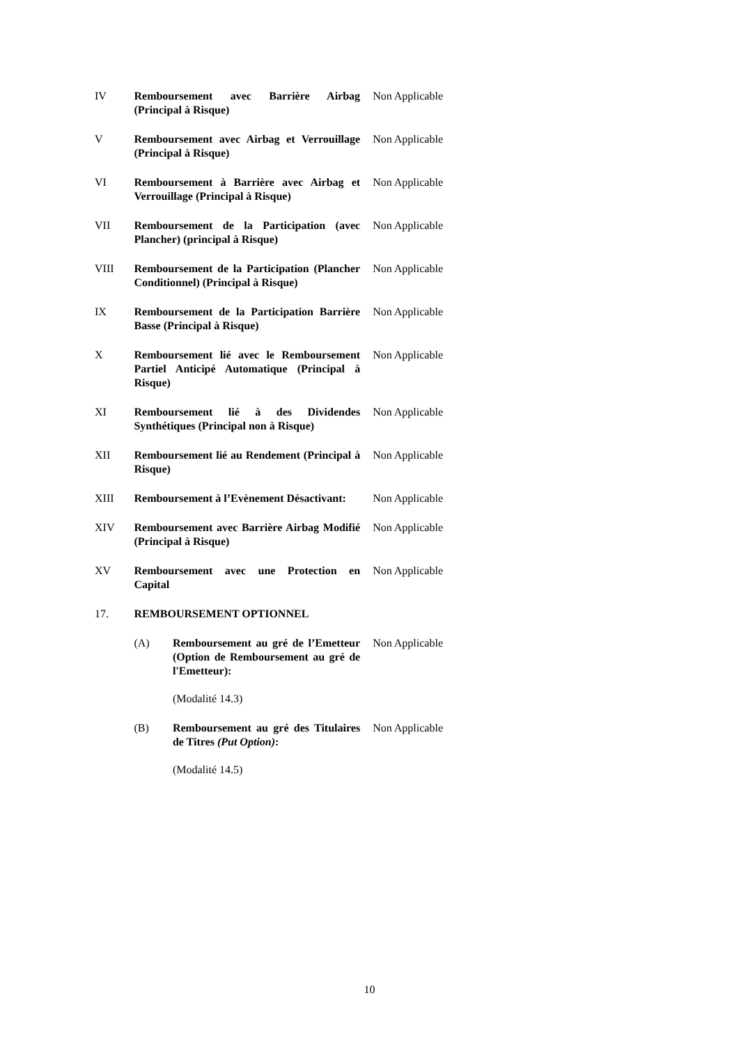| IV | Remboursement avec Barrière Airbag (Principal à Risque) | | Non Applicable |
| V | Remboursement avec Airbag et Verrouillage (Principal à Risque) | | Non Applicable |
| VI | Remboursement à Barrière avec Airbag et Verrouillage (Principal à Risque) | | Non Applicable |
| VII | Remboursement de la Participation (avec Plancher) (principal à Risque) | | Non Applicable |
| VIII | Remboursement de la Participation (Plancher Conditionnel) (Principal à Risque) | | Non Applicable |
| IX | Remboursement de la Participation Barrière Basse (Principal à Risque) | | Non Applicable |
| X | Remboursement lié avec le Remboursement Partiel Anticipé Automatique (Principal à Risque) | | Non Applicable |
| XI | Remboursement lié à des Dividendes Synthétiques (Principal non à Risque) | | Non Applicable |
| XII | Remboursement lié au Rendement (Principal à Risque) | | Non Applicable |
| XIII | Remboursement à l’Evènement Désactivant: | | Non Applicable |
| XIV | Remboursement avec Barrière Airbag Modifié (Principal à Risque) | | Non Applicable |
| XV | Remboursement avec une Protection en Capital | | Non Applicable |
| 17. | REMBOURSEMENT OPTIONNEL | | |
| | (A) | Remboursement au gré de l’Emetteur (Option de Remboursement au gré de l'Emetteur): (Modalité 14.3) | Non Applicable |
| | (B) | Remboursement au gré des Titulaires de Titres (Put Option) : (Modalité 14.5) | Non Applicable |
10